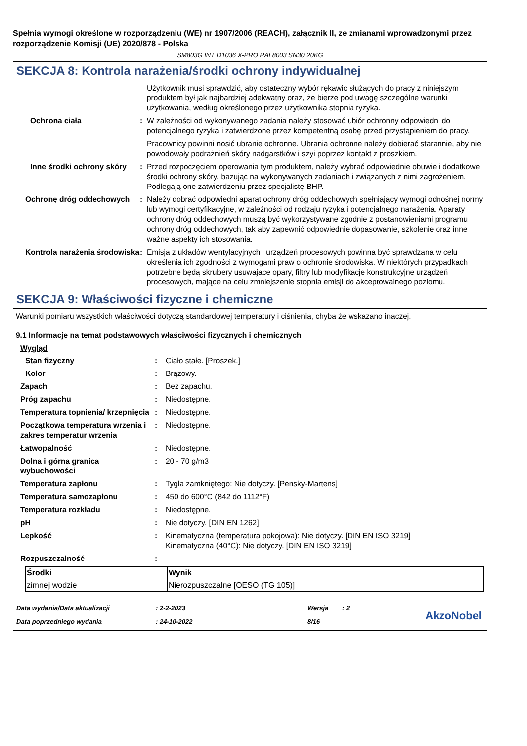Spełnia wymogi określone w rozporządzeniu (WE) nr 1907/2006 (REACH), załącznik II, ze zmianami wprowadzonymi przez rozporządzenie Komisji (UE) 2020/878 - Polska
SM803G INT D1036 X-PRO RAL8003 SN30 20KG
SEKCJA 8: Kontrola narażenia/środki ochrony indywidualnej
Użytkownik musi sprawdzić, aby ostateczny wybór rękawic służących do pracy z niniejszym produktem był jak najbardziej adekwatny oraz, że bierze pod uwagę szczególne warunki użytkowania, według określonego przez użytkownika stopnia ryzyka.
Ochrona ciała : W zależności od wykonywanego zadania należy stosować ubiór ochronny odpowiedni do potencjalnego ryzyka i zatwierdzone przez kompetentną osobę przed przystąpieniem do pracy.
Pracownicy powinni nosić ubranie ochronne. Ubrania ochronne należy dobierać starannie, aby nie powodowały podrażnień skóry nadgarstków i szyi poprzez kontakt z proszkiem.
Inne środki ochrony skóry : Przed rozpoczęciem operowania tym produktem, należy wybrać odpowiednie obuwie i dodatkowe środki ochrony skóry, bazując na wykonywanych zadaniach i związanych z nimi zagrożeniem. Podlegają one zatwierdzeniu przez specjalistę BHP.
Ochronę dróg oddechowych : Należy dobrać odpowiedni aparat ochrony dróg oddechowych spełniający wymogi odnośnej normy lub wymogi certyfikacyjne, w zależności od rodzaju ryzyka i potencjalnego narażenia. Aparaty ochrony dróg oddechowych muszą być wykorzystywane zgodnie z postanowieniami programu ochrony dróg oddechowych, tak aby zapewnić odpowiednie dopasowanie, szkolenie oraz inne ważne aspekty ich stosowania.
Kontrola narażenia środowiska
: Emisja z układów wentylacyjnych i urządzeń procesowych powinna być sprawdzana w celu określenia ich zgodności z wymogami praw o ochronie środowiska. W niektórych przypadkach potrzebne będą skrubery usuwajace opary, filtry lub modyfikacje konstrukcyjne urządzeń procesowych, mające na celu zmniejszenie stopnia emisji do akceptowalnego poziomu.
SEKCJA 9: Właściwości fizyczne i chemiczne
Warunki pomiaru wszystkich właściwości dotyczą standardowej temperatury i ciśnienia, chyba że wskazano inaczej.
9.1 Informacje na temat podstawowych właściwości fizycznych i chemicznych
Wygląd
Stan fizyczny : Ciało stałe. [Proszek.]
Kolor : Brązowy.
Zapach : Bez zapachu.
Próg zapachu : Niedostępne.
Temperatura topnienia/ krzepnięcia
: Niedostępne.
Początkowa temperatura wrzenia i zakres temperatur wrzenia
: Niedostępne.
Łatwopalność : Niedostępne.
Dolna i górna granica wybuchowości
: 20 - 70 g/m3
Temperatura zapłonu : Tygla zamkniętego: Nie dotyczy. [Pensky-Martens]
Temperatura samozapłonu : 450 do 600°C (842 do 1112°F)
Temperatura rozkładu : Niedostępne.
pH : Nie dotyczy. [DIN EN 1262]
Lepkość : Kinematyczna (temperatura pokojowa): Nie dotyczy. [DIN EN ISO 3219]
Kinematyczna (40°C): Nie dotyczy. [DIN EN ISO 3219]
Rozpuszczalność :
| Środki | Wynik |
| --- | --- |
| zimnej wodzie | Nierozpuszczalne [OESO (TG 105)] |
Data wydania/Data aktualizacji: 2-2-2023 Wersja: 2
Data poprzedniego wydania: 24-10-2022 8/16
AkzoNobel